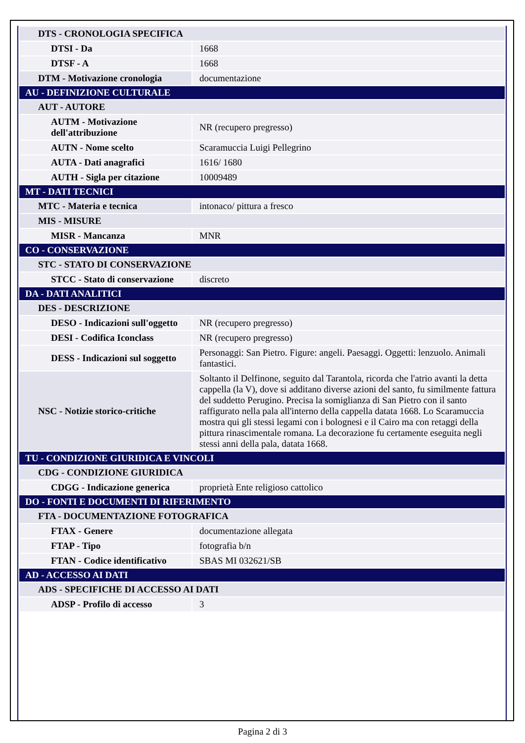| DTS - CRONOLOGIA SPECIFICA | |
| DTSI - Da | 1668 |
| DTSF - A | 1668 |
| DTM - Motivazione cronologia | documentazione |
| AU - DEFINIZIONE CULTURALE | |
| AUT - AUTORE | |
| AUTM - Motivazione dell'attribuzione | NR (recupero pregresso) |
| AUTN - Nome scelto | Scaramuccia Luigi Pellegrino |
| AUTA - Dati anagrafici | 1616/ 1680 |
| AUTH - Sigla per citazione | 10009489 |
| MT - DATI TECNICI | |
| MTC - Materia e tecnica | intonaco/ pittura a fresco |
| MIS - MISURE | |
| MISR - Mancanza | MNR |
| CO - CONSERVAZIONE | |
| STC - STATO DI CONSERVAZIONE | |
| STCC - Stato di conservazione | discreto |
| DA - DATI ANALITICI | |
| DES - DESCRIZIONE | |
| DESO - Indicazioni sull'oggetto | NR (recupero pregresso) |
| DESI - Codifica Iconclass | NR (recupero pregresso) |
| DESS - Indicazioni sul soggetto | Personaggi: San Pietro. Figure: angeli. Paesaggi. Oggetti: lenzuolo. Animali fantastici. |
| NSC - Notizie storico-critiche | Soltanto il Delfinone, seguito dal Tarantola, ricorda che l'atrio avanti la detta cappella (la V), dove si additano diverse azioni del santo, fu similmente fattura del suddetto Perugino. Precisa la somiglianza di San Pietro con il santo raffigurato nella pala all'interno della cappella datata 1668. Lo Scaramuccia mostra qui gli stessi legami con i bolognesi e il Cairo ma con retaggi della pittura rinascimentale romana. La decorazione fu certamente eseguita negli stessi anni della pala, datata 1668. |
| TU - CONDIZIONE GIURIDICA E VINCOLI | |
| CDG - CONDIZIONE GIURIDICA | |
| CDGG - Indicazione generica | proprietà Ente religioso cattolico |
| DO - FONTI E DOCUMENTI DI RIFERIMENTO | |
| FTA - DOCUMENTAZIONE FOTOGRAFICA | |
| FTAX - Genere | documentazione allegata |
| FTAP - Tipo | fotografia b/n |
| FTAN - Codice identificativo | SBAS MI 032621/SB |
| AD - ACCESSO AI DATI | |
| ADS - SPECIFICHE DI ACCESSO AI DATI | |
| ADSP - Profilo di accesso | 3 |
Pagina 2 di 3